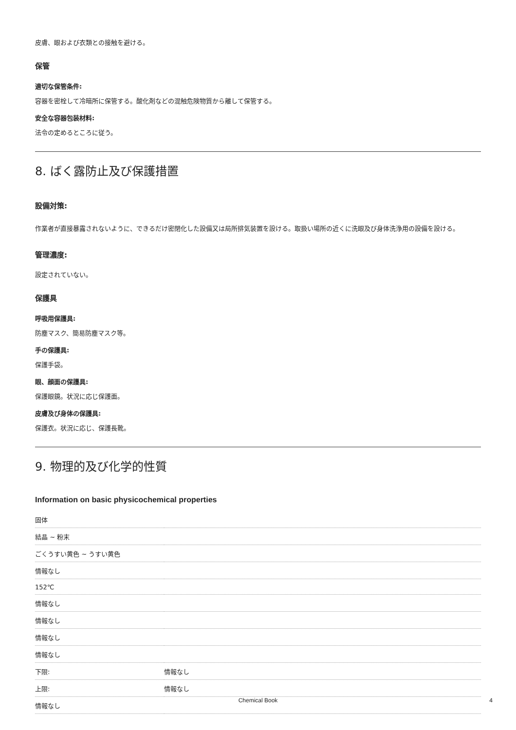皮膚、眼および衣類との接触を避ける。
保管
適切な保管条件:
容器を密栓して冷暗所に保管する。酸化剤などの混触危険物質から離して保管する。
安全な容器包装材料:
法令の定めるところに従う。
8. ばく露防止及び保護措置
設備対策:
作業者が直接暴露されないように、できるだけ密閉化した設備又は局所排気装置を設ける。取扱い場所の近くに洗眼及び身体洗浄用の設備を設ける。
管理濃度:
設定されていない。
保護具
呼吸用保護具:
防塵マスク、簡易防塵マスク等。
手の保護具:
保護手袋。
眼、顔面の保護具:
保護眼鏡。状況に応じ保護面。
皮膚及び身体の保護具:
保護衣。状況に応じ、保護長靴。
9. 物理的及び化学的性質
Information on basic physicochemical properties
| 固体 | |
| 結晶 ~ 粉末 | |
| ごくうすい黄色 ~ うすい黄色 | |
| 情報なし | |
| 152℃ | |
| 情報なし | |
| 情報なし | |
| 情報なし | |
| 情報なし | |
| 下限: | 情報なし |
| 上限: | 情報なし |
| 情報なし | |
Chemical Book 4